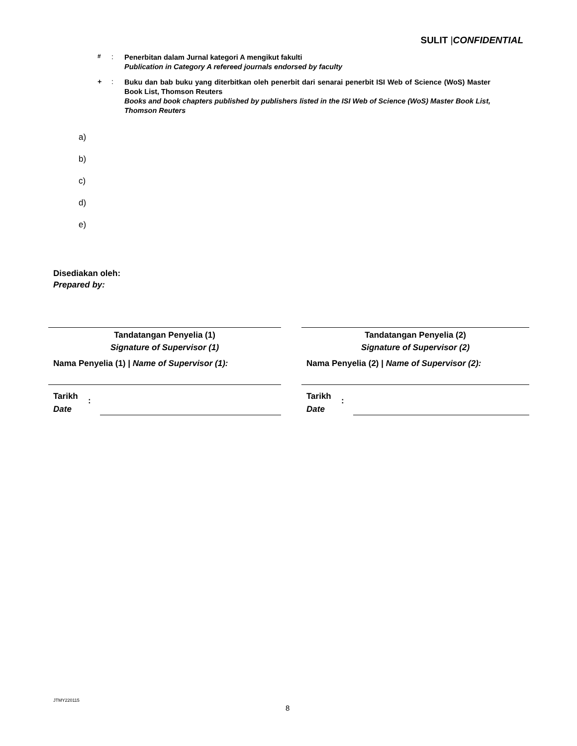SULIT |CONFIDENTIAL
<sup>#</sup> :
Penerbitan dalam Jurnal kategori A mengikut fakulti
Publication in Category A refereed journals endorsed by faculty
+ :
Buku dan bab buku yang diterbitkan oleh penerbit dari senarai penerbit ISI Web of Science (WoS) Master Book List, Thomson Reuters
Books and book chapters published by publishers listed in the ISI Web of Science (WoS) Master Book List, Thomson Reuters
a)
b)
c)
d)
e)
Disediakan oleh:
Prepared by:
Tandatangan Penyelia (1)
Signature of Supervisor (1)
Nama Penyelia (1) | Name of Supervisor (1):
Tarikh
Date
:
Tandatangan Penyelia (2)
Signature of Supervisor (2)
Nama Penyelia (2) | Name of Supervisor (2):
Tarikh
Date
:
JTMY220115
8